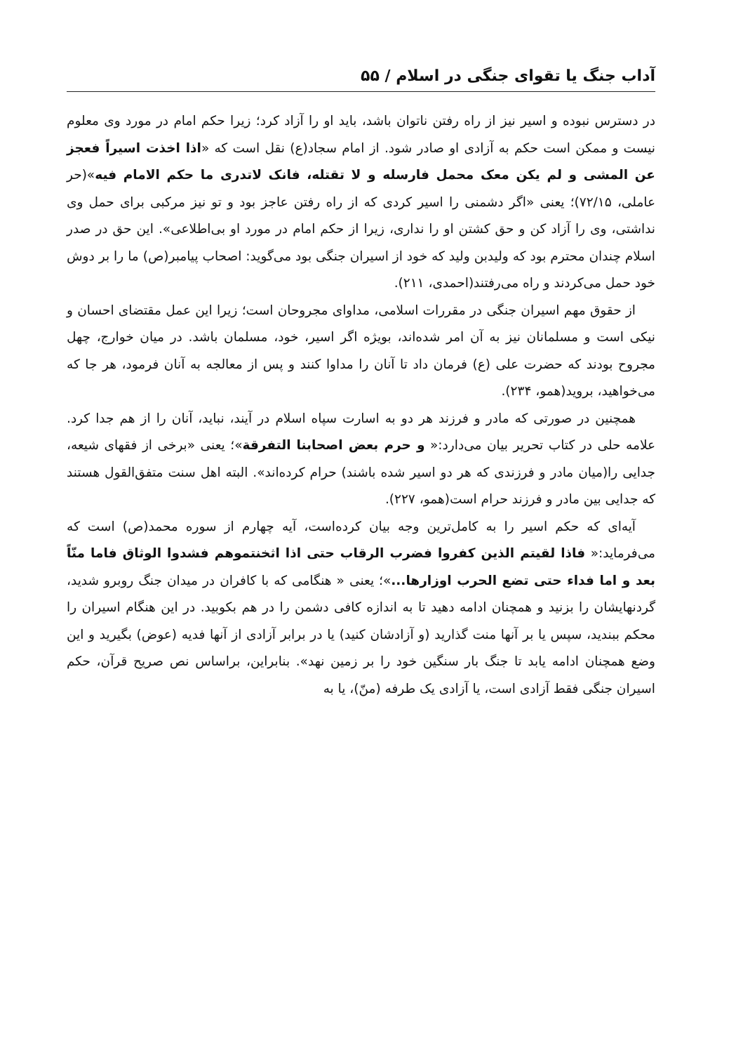آداب جنگ یا تقوای جنگی در اسلام / ۵۵
در دسترس نبوده و اسیر نیز از راه رفتن ناتوان باشد، باید او را آزاد کرد؛ زیرا حکم امام در مورد وی معلوم نیست و ممکن است حکم به آزادی او صادر شود. از امام سجاد(ع) نقل است که «اذا اخذت اسیراً فعجز عن المشی و لم یکن معک محمل فارسله و لا تقتله، فانک لاتدری ما حکم الامام فیه»(حر عاملی، ۷۲/۱۵)؛ یعنی «اگر دشمنی را اسیر کردی که از راه رفتن عاجز بود و تو نیز مرکبی برای حمل وی نداشتی، وی را آزاد کن و حق کشتن او را نداری، زیرا از حکم امام در مورد او بی‌اطلاعی». این حق در صدر اسلام چندان محترم بود که ولیدبن ولید که خود از اسیران جنگی بود می‌گوید: اصحاب پیامبر(ص) ما را بر دوش خود حمل می‌کردند و راه می‌رفتند(احمدی، ۲۱۱).
از حقوق مهم اسیران جنگی در مقررات اسلامی، مداوای مجروحان است؛ زیرا این عمل مقتضای احسان و نیکی است و مسلمانان نیز به آن امر شده‌اند، بویژه اگر اسیر، خود، مسلمان باشد. در میان خوارج، چهل مجروح بودند که حضرت علی (ع) فرمان داد تا آنان را مداوا کنند و پس از معالجه به آنان فرمود، هر جا که می‌خواهید، بروید(همو، ۲۳۴).
همچنین در صورتی که مادر و فرزند هر دو به اسارت سپاه اسلام در آیند، نباید، آنان را از هم جدا کرد. علامه حلی در کتاب تحریر بیان می‌دارد:« و حرم بعض اصحابنا التفرقة»؛ یعنی «برخی از فقهای شیعه، جدایی را(میان مادر و فرزندی که هر دو اسیر شده باشند) حرام کرده‌اند». البته اهل سنت متفق‌القول هستند که جدایی بین مادر و فرزند حرام است(همو، ۲۲۷).
آیه‌ای که حکم اسیر را به کامل‌ترین وجه بیان کرده‌است، آیه چهارم از سوره محمد(ص) است که می‌فرماید:« فاذا لقیتم الذین کفروا فضرب الرقاب حتی اذا اثخنتموهم فشدوا الوثاق فاما منّاً بعد و اما فداء حتی تضع الحرب اوزارها...»؛ یعنی « هنگامی که با کافران در میدان جنگ روبرو شدید، گردنهایشان را بزنید و همچنان ادامه دهید تا به اندازه کافی دشمن را در هم بکوبید. در این هنگام اسیران را محکم ببندید، سپس یا بر آنها منت گذارید (و آزادشان کنید) یا در برابر آزادی از آنها فدیه (عوض) بگیرید و این وضع همچنان ادامه یابد تا جنگ بار سنگین خود را بر زمین نهد». بنابراین، براساس نص صریح قرآن، حکم اسیران جنگی فقط آزادی است، یا آزادی یک طرفه (منّ)، یا به